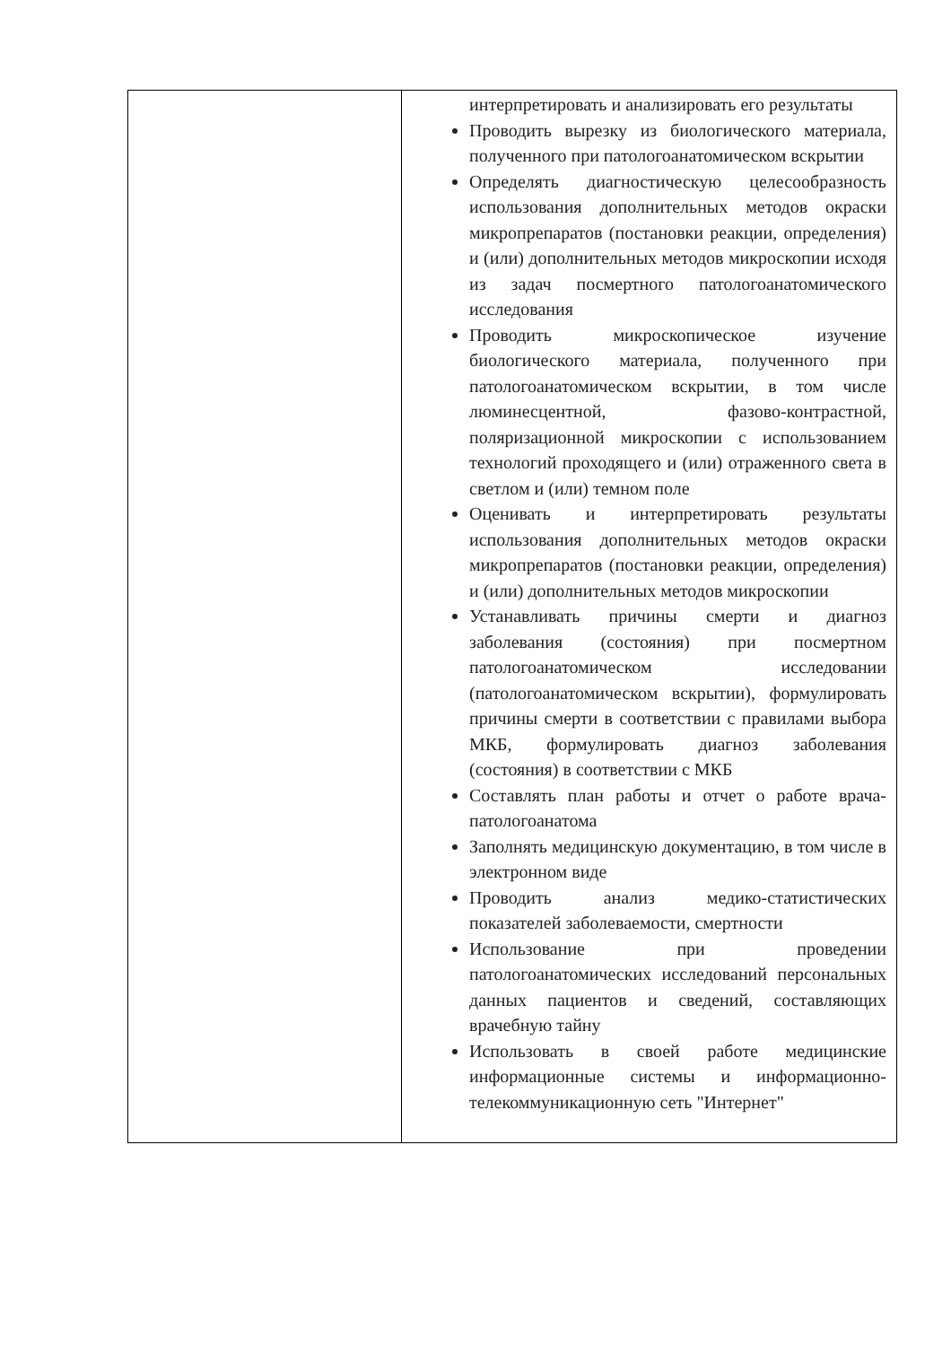| | интерпретировать и анализировать его результаты Проводить вырезку из биологического материала, полученного при патологоанатомическом вскрытии Определять диагностическую целесообразность использования дополнительных методов окраски микропрепаратов (постановки реакции, определения) и (или) дополнительных методов микроскопии исходя из задач посмертного патологоанатомического исследования Проводить микроскопическое изучение биологического материала, полученного при патологоанатомическом вскрытии, в том числе люминесцентной, фазово-контрастной, поляризационной микроскопии с использованием технологий проходящего и (или) отраженного света в светлом и (или) темном поле Оценивать и интерпретировать результаты использования дополнительных методов окраски микропрепаратов (постановки реакции, определения) и (или) дополнительных методов микроскопии Устанавливать причины смерти и диагноз заболевания (состояния) при посмертном патологоанатомическом исследовании (патологоанатомическом вскрытии), формулировать причины смерти в соответствии с правилами выбора МКБ , формулировать диагноз заболевания (состояния) в соответствии с МКБ Составлять план работы и отчет о работе врача-патологоанатома Заполнять медицинскую документацию, в том числе в электронном виде Проводить анализ медико-статистических показателей заболеваемости, смертности Использование при проведении патологоанатомических исследований персональных данных пациентов и сведений, составляющих врачебную тайну Использовать в своей работе медицинские информационные системы и информационно-телекоммуникационную сеть "Интернет" |